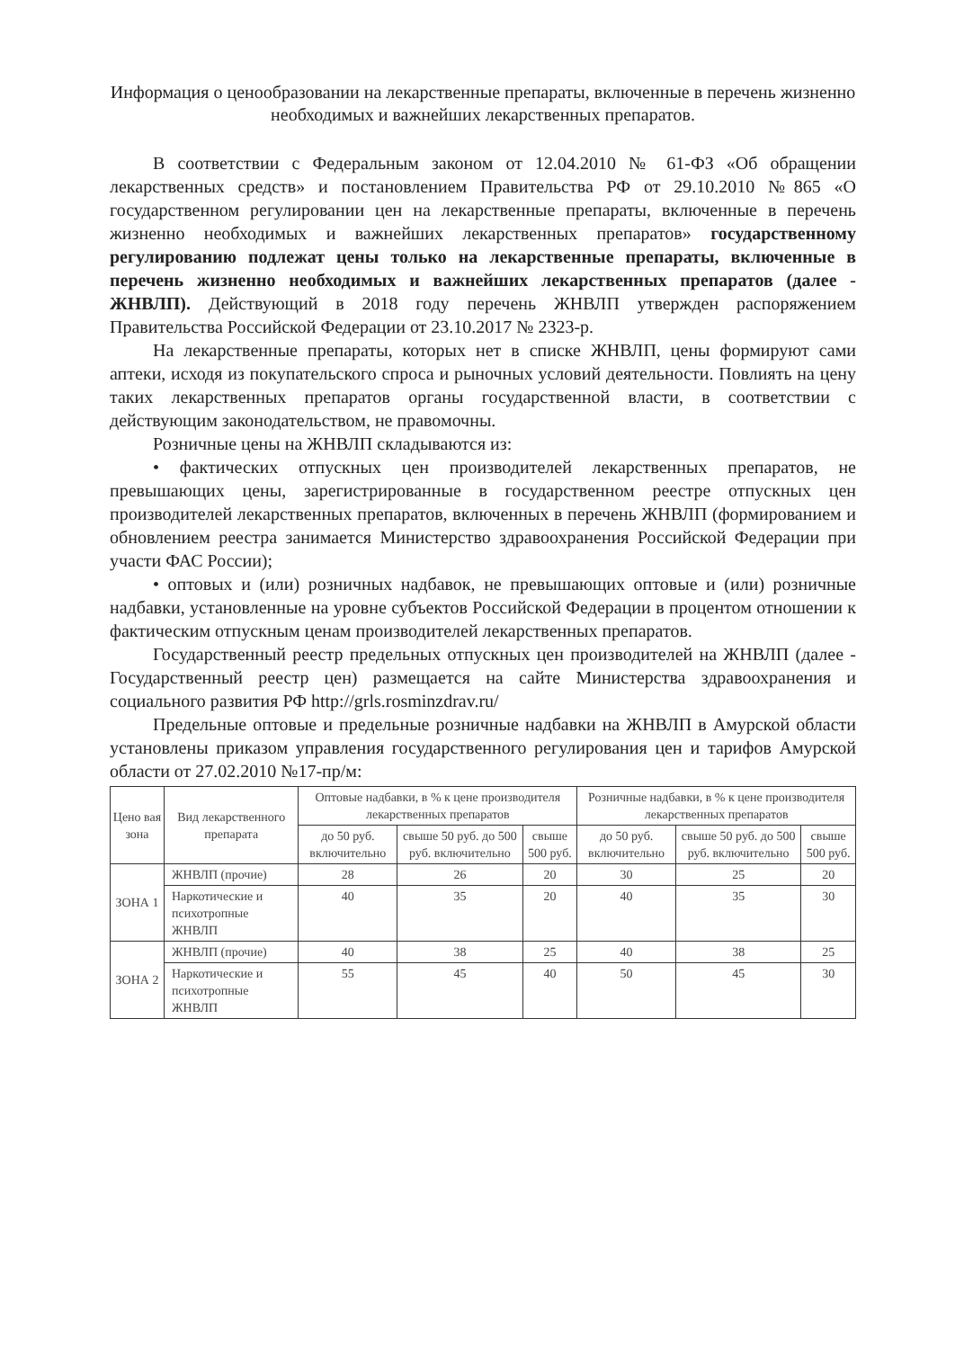Информация о ценообразовании на лекарственные препараты, включенные в перечень жизненно необходимых и важнейших лекарственных препаратов.
В соответствии с Федеральным законом от 12.04.2010 № 61-ФЗ «Об обращении лекарственных средств» и постановлением Правительства РФ от 29.10.2010 №865 «О государственном регулировании цен на лекарственные препараты, включенные в перечень жизненно необходимых и важнейших лекарственных препаратов» государственному регулированию подлежат цены только на лекарственные препараты, включенные в перечень жизненно необходимых и важнейших лекарственных препаратов (далее - ЖНВЛП). Действующий в 2018 году перечень ЖНВЛП утвержден распоряжением Правительства Российской Федерации от 23.10.2017 № 2323-р.
На лекарственные препараты, которых нет в списке ЖНВЛП, цены формируют сами аптеки, исходя из покупательского спроса и рыночных условий деятельности. Повлиять на цену таких лекарственных препаратов органы государственной власти, в соответствии с действующим законодательством, не правомочны.
Розничные цены на ЖНВЛП складываются из:
• фактических отпускных цен производителей лекарственных препаратов, не превышающих цены, зарегистрированные в государственном реестре отпускных цен производителей лекарственных препаратов, включенных в перечень ЖНВЛП (формированием и обновлением реестра занимается Министерство здравоохранения Российской Федерации при участи ФАС России);
• оптовых и (или) розничных надбавок, не превышающих оптовые и (или) розничные надбавки, установленные на уровне субъектов Российской Федерации в процентом отношении к фактическим отпускным ценам производителей лекарственных препаратов.
Государственный реестр предельных отпускных цен производителей на ЖНВЛП (далее - Государственный реестр цен) размещается на сайте Министерства здравоохранения и социального развития РФ http://grls.rosminzdrav.ru/
Предельные оптовые и предельные розничные надбавки на ЖНВЛП в Амурской области установлены приказом управления государственного регулирования цен и тарифов Амурской области от 27.02.2010 №17-пр/м:
| Цено вая зона | Вид лекарственного препарата | Оптовые надбавки, в % к цене производителя лекарственных препаратов | | | Розничные надбавки, в % к цене производителя лекарственных препаратов | | |
| --- | --- | --- | --- | --- | --- | --- | --- |
| | | до 50 руб. включительно | свыше 50 руб. до 500 руб. включительно | свыше 500 руб. | до 50 руб. включительно | свыше 50 руб. до 500 руб. включительно | свыше 500 руб. |
| ЗОНА 1 | ЖНВЛП (прочие) | 28 | 26 | 20 | 30 | 25 | 20 |
| | Наркотические и психотропные ЖНВЛП | 40 | 35 | 20 | 40 | 35 | 30 |
| ЗОНА 2 | ЖНВЛП (прочие) | 40 | 38 | 25 | 40 | 38 | 25 |
| | Наркотические и психотропные ЖНВЛП | 55 | 45 | 40 | 50 | 45 | 30 |